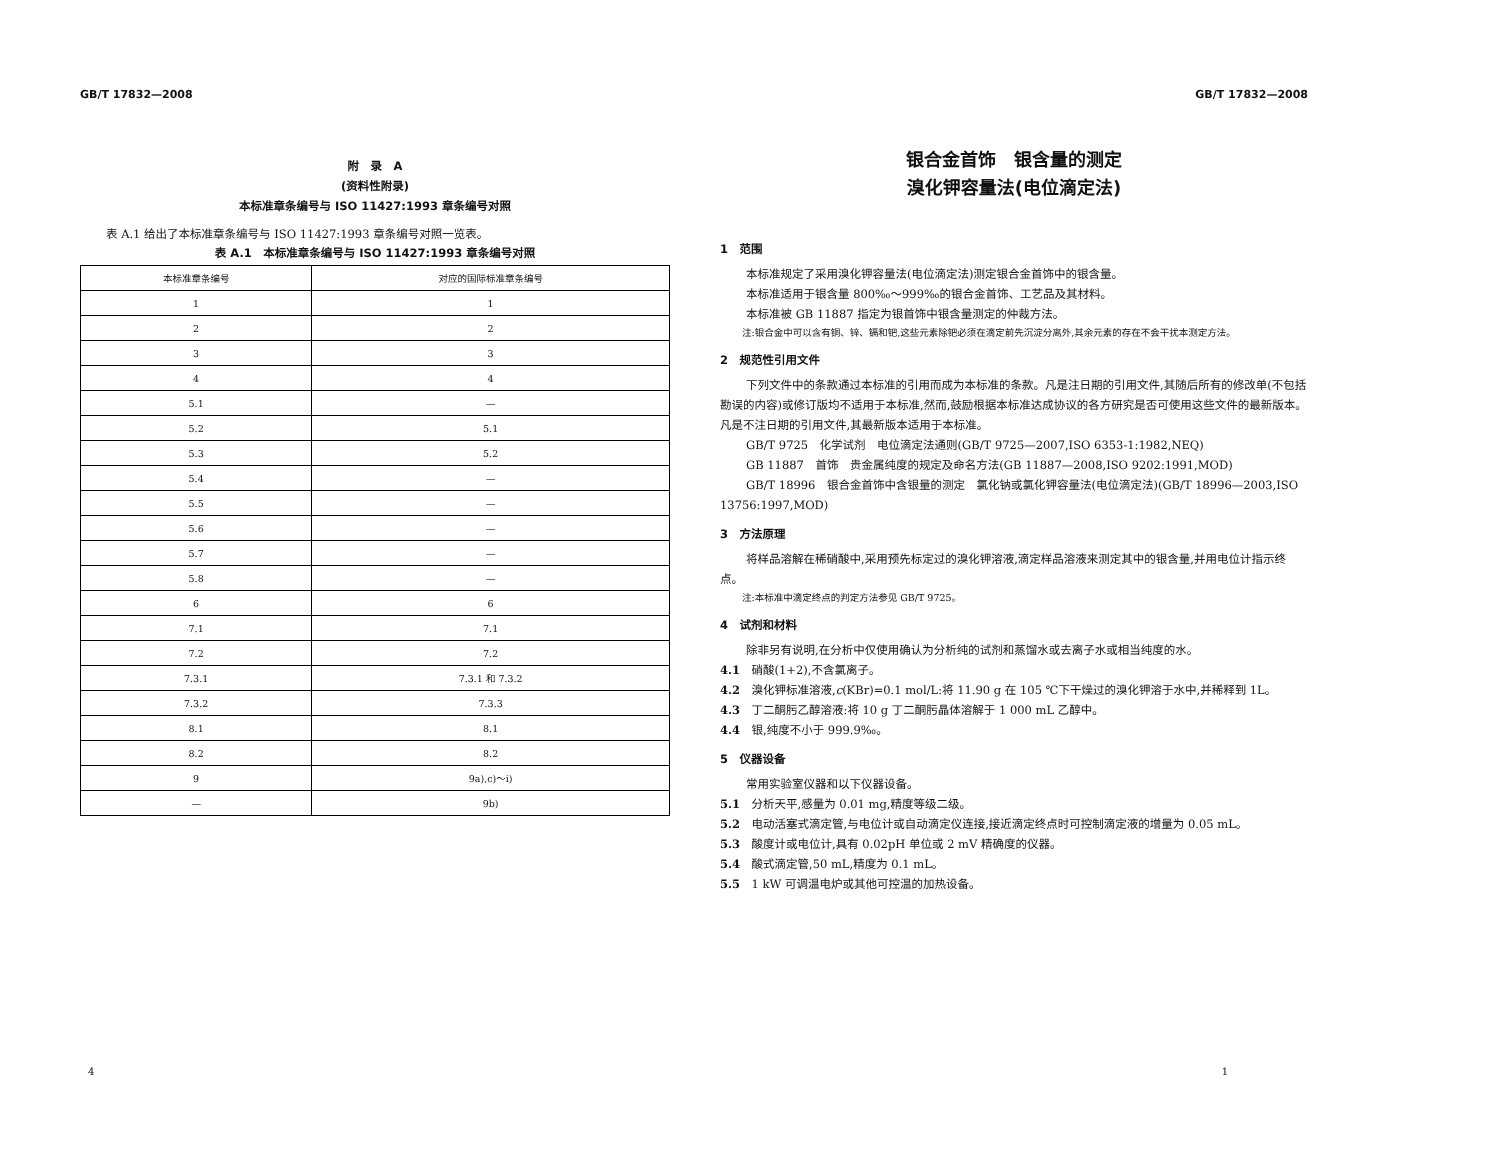GB/T 17832—2008
附　录　A
(资料性附录)
本标准章条编号与 ISO 11427:1993 章条编号对照
表 A.1 给出了本标准章条编号与 ISO 11427:1993 章条编号对照一览表。
表 A.1　本标准章条编号与 ISO 11427:1993 章条编号对照
| 本标准章条编号 | 对应的国际标准章条编号 |
| --- | --- |
| 1 | 1 |
| 2 | 2 |
| 3 | 3 |
| 4 | 4 |
| 5.1 | — |
| 5.2 | 5.1 |
| 5.3 | 5.2 |
| 5.4 | — |
| 5.5 | — |
| 5.6 | — |
| 5.7 | — |
| 5.8 | — |
| 6 | 6 |
| 7.1 | 7.1 |
| 7.2 | 7.2 |
| 7.3.1 | 7.3.1 和 7.3.2 |
| 7.3.2 | 7.3.3 |
| 8.1 | 8.1 |
| 8.2 | 8.2 |
| 9 | 9a),c)～i) |
| — | 9b) |
4
GB/T 17832—2008
银合金首饰　银含量的测定
溴化钾容量法(电位滴定法)
1　范围
本标准规定了采用溴化钾容量法(电位滴定法)测定银合金首饰中的银含量。
本标准适用于银含量 800‰～999‰的银合金首饰、工艺品及其材料。
本标准被 GB 11887 指定为银首饰中银含量测定的仲裁方法。
注:银合金中可以含有铜、锌、镉和钯,这些元素除钯必须在滴定前先沉淀分离外,其余元素的存在不会干扰本测定方法。
2　规范性引用文件
下列文件中的条款通过本标准的引用而成为本标准的条款。凡是注日期的引用文件,其随后所有的修改单(不包括勘误的内容)或修订版均不适用于本标准,然而,鼓励根据本标准达成协议的各方研究是否可使用这些文件的最新版本。凡是不注日期的引用文件,其最新版本适用于本标准。
GB/T 9725　化学试剂　电位滴定法通则(GB/T 9725—2007,ISO 6353-1:1982,NEQ)
GB 11887　首饰　贵金属纯度的规定及命名方法(GB 11887—2008,ISO 9202:1991,MOD)
GB/T 18996　银合金首饰中含银量的测定　氯化钠或氯化钾容量法(电位滴定法)(GB/T 18996—2003,ISO 13756:1997,MOD)
3　方法原理
将样品溶解在稀硝酸中,采用预先标定过的溴化钾溶液,滴定样品溶液来测定其中的银含量,并用电位计指示终点。
注:本标准中滴定终点的判定方法参见 GB/T 9725。
4　试剂和材料
除非另有说明,在分析中仅使用确认为分析纯的试剂和蒸馏水或去离子水或相当纯度的水。
4.1　硝酸(1+2),不含氯离子。
4.2　溴化钾标准溶液,c(KBr)=0.1 mol/L:将 11.90 g 在 105 ℃下干燥过的溴化钾溶于水中,并稀释到 1L。
4.3　丁二酮肟乙醇溶液:将 10 g 丁二酮肟晶体溶解于 1 000 mL 乙醇中。
4.4　银,纯度不小于 999.9‰。
5　仪器设备
常用实验室仪器和以下仪器设备。
5.1　分析天平,感量为 0.01 mg,精度等级二级。
5.2　电动活塞式滴定管,与电位计或自动滴定仪连接,接近滴定终点时可控制滴定液的增量为 0.05 mL。
5.3　酸度计或电位计,具有 0.02pH 单位或 2 mV 精确度的仪器。
5.4　酸式滴定管,50 mL,精度为 0.1 mL。
5.5　1 kW 可调温电炉或其他可控温的加热设备。
1